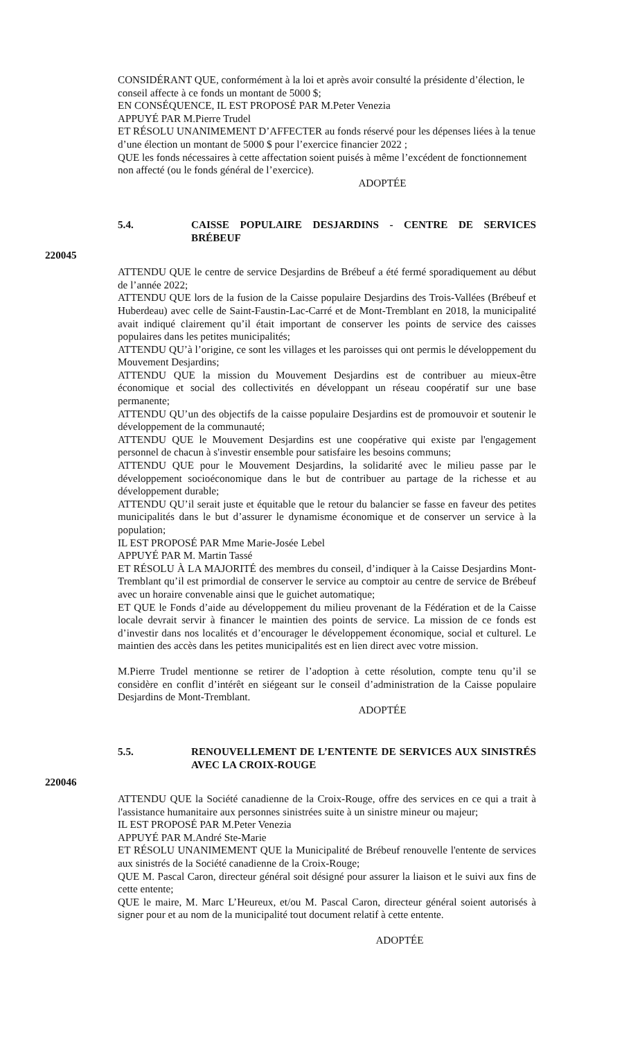CONSIDÉRANT QUE, conformément à la loi et après avoir consulté la présidente d’élection, le conseil affecte à ce fonds un montant de 5000 $;
EN CONSÉQUENCE, IL EST PROPOSÉ PAR M.Peter Venezia
APPUYÉ PAR M.Pierre Trudel
ET RÉSOLU UNANIMEMENT D’AFFECTER au fonds réservé pour les dépenses liées à la tenue d’une élection un montant de 5000 $ pour l’exercice financier 2022 ;
QUE les fonds nécessaires à cette affectation soient puisés à même l’excédent de fonctionnement non affecté (ou le fonds général de l’exercice).
ADOPTÉE
5.4. CAISSE POPULAIRE DESJARDINS - CENTRE DE SERVICES BRÉBEUF
220045
ATTENDU QUE le centre de service Desjardins de Brébeuf a été fermé sporadiquement au début de l’année 2022;
ATTENDU QUE lors de la fusion de la Caisse populaire Desjardins des Trois-Vallées (Brébeuf et Huberdeau) avec celle de Saint-Faustin-Lac-Carré et de Mont-Tremblant en 2018, la municipalité avait indiqué clairement qu’il était important de conserver les points de service des caisses populaires dans les petites municipalités;
ATTENDU QU’à l’origine, ce sont les villages et les paroisses qui ont permis le développement du Mouvement Desjardins;
ATTENDU QUE la mission du Mouvement Desjardins est de contribuer au mieux-être économique et social des collectivités en développant un réseau coopératif sur une base permanente;
ATTENDU QU’un des objectifs de la caisse populaire Desjardins est de promouvoir et soutenir le développement de la communauté;
ATTENDU QUE le Mouvement Desjardins est une coopérative qui existe par l'engagement personnel de chacun à s'investir ensemble pour satisfaire les besoins communs;
ATTENDU QUE pour le Mouvement Desjardins, la solidarité avec le milieu passe par le développement socioéconomique dans le but de contribuer au partage de la richesse et au développement durable;
ATTENDU QU’il serait juste et équitable que le retour du balancier se fasse en faveur des petites municipalités dans le but d’assurer le dynamisme économique et de conserver un service à la population;
IL EST PROPOSÉ PAR Mme Marie-Josée Lebel
APPUYÉ PAR M. Martin Tassé
ET RÉSOLU À LA MAJORITÉ des membres du conseil, d’indiquer à la Caisse Desjardins Mont-Tremblant qu’il est primordial de conserver le service au comptoir au centre de service de Brébeuf avec un horaire convenable ainsi que le guichet automatique;
ET QUE le Fonds d’aide au développement du milieu provenant de la Fédération et de la Caisse locale devrait servir à financer le maintien des points de service. La mission de ce fonds est d’investir dans nos localités et d’encourager le développement économique, social et culturel. Le maintien des accès dans les petites municipalités est en lien direct avec votre mission.
M.Pierre Trudel mentionne se retirer de l’adoption à cette résolution, compte tenu qu’il se considère en conflit d’intérêt en siégeant sur le conseil d’administration de la Caisse populaire Desjardins de Mont-Tremblant.
ADOPTÉE
5.5. RENOUVELLEMENT DE L’ENTENTE DE SERVICES AUX SINISTRÉS AVEC LA CROIX-ROUGE
220046
ATTENDU QUE la Société canadienne de la Croix-Rouge, offre des services en ce qui a trait à l'assistance humanitaire aux personnes sinistrées suite à un sinistre mineur ou majeur;
IL EST PROPOSÉ PAR M.Peter Venezia
APPUYÉ PAR M.André Ste-Marie
ET RÉSOLU UNANIMEMENT QUE la Municipalité de Brébeuf renouvelle l'entente de services aux sinistrés de la Société canadienne de la Croix-Rouge;
QUE M. Pascal Caron, directeur général soit désigné pour assurer la liaison et le suivi aux fins de cette entente;
QUE le maire, M. Marc L’Heureux, et/ou M. Pascal Caron, directeur général soient autorisés à signer pour et au nom de la municipalité tout document relatif à cette entente.
ADOPTÉE